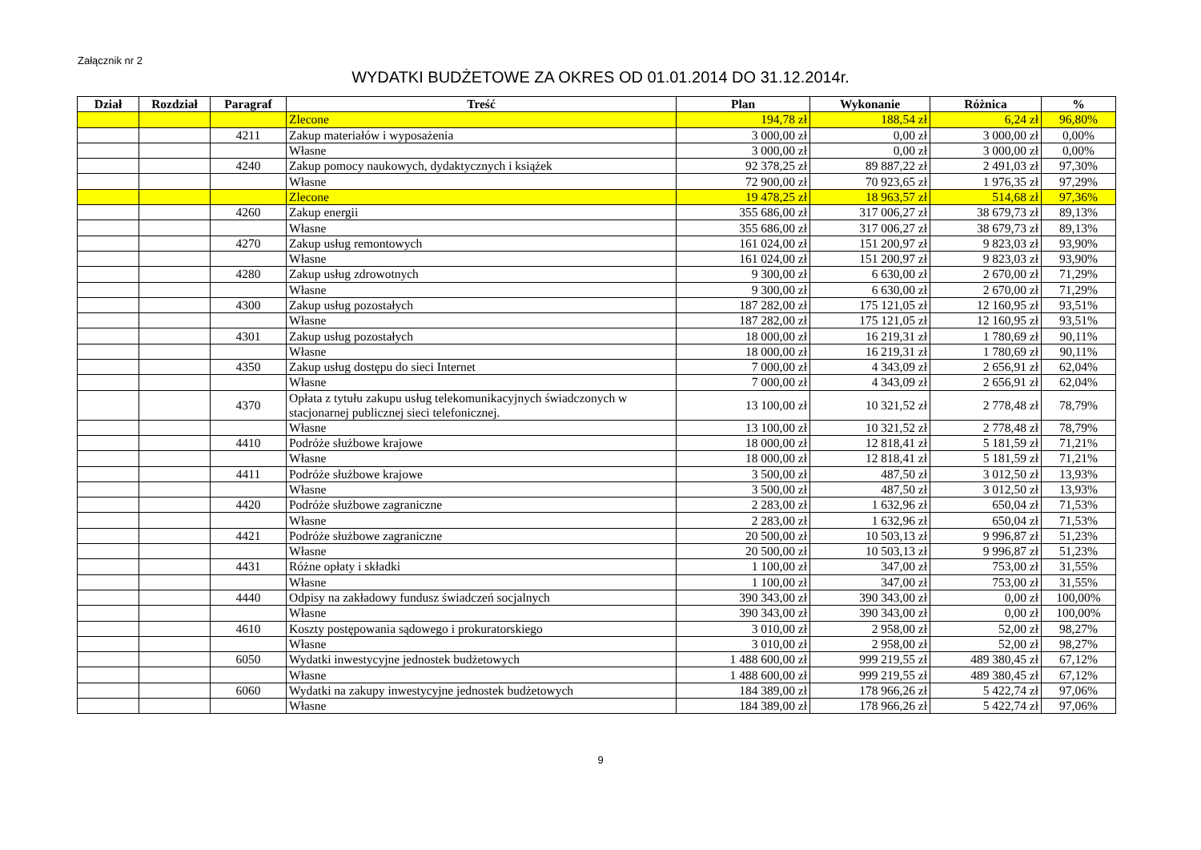Załącznik nr 2
WYDATKI BUDŻETOWE ZA OKRES OD 01.01.2014 DO 31.12.2014r.
| Dział | Rozdział | Paragraf | Treść | Plan | Wykonanie | Różnica | % |
| --- | --- | --- | --- | --- | --- | --- | --- |
| | | | Zlecone | 194,78 zł | 188,54 zł | 6,24 zł | 96,80% |
| | | 4211 | Zakup materiałów i wyposażenia | 3 000,00 zł | 0,00 zł | 3 000,00 zł | 0,00% |
| | | | Własne | 3 000,00 zł | 0,00 zł | 3 000,00 zł | 0,00% |
| | | 4240 | Zakup pomocy naukowych, dydaktycznych i książek | 92 378,25 zł | 89 887,22 zł | 2 491,03 zł | 97,30% |
| | | | Własne | 72 900,00 zł | 70 923,65 zł | 1 976,35 zł | 97,29% |
| | | | Zlecone | 19 478,25 zł | 18 963,57 zł | 514,68 zł | 97,36% |
| | | 4260 | Zakup energii | 355 686,00 zł | 317 006,27 zł | 38 679,73 zł | 89,13% |
| | | | Własne | 355 686,00 zł | 317 006,27 zł | 38 679,73 zł | 89,13% |
| | | 4270 | Zakup usług remontowych | 161 024,00 zł | 151 200,97 zł | 9 823,03 zł | 93,90% |
| | | | Własne | 161 024,00 zł | 151 200,97 zł | 9 823,03 zł | 93,90% |
| | | 4280 | Zakup usług zdrowotnych | 9 300,00 zł | 6 630,00 zł | 2 670,00 zł | 71,29% |
| | | | Własne | 9 300,00 zł | 6 630,00 zł | 2 670,00 zł | 71,29% |
| | | 4300 | Zakup usług pozostałych | 187 282,00 zł | 175 121,05 zł | 12 160,95 zł | 93,51% |
| | | | Własne | 187 282,00 zł | 175 121,05 zł | 12 160,95 zł | 93,51% |
| | | 4301 | Zakup usług pozostałych | 18 000,00 zł | 16 219,31 zł | 1 780,69 zł | 90,11% |
| | | | Własne | 18 000,00 zł | 16 219,31 zł | 1 780,69 zł | 90,11% |
| | | 4350 | Zakup usług dostępu do sieci Internet | 7 000,00 zł | 4 343,09 zł | 2 656,91 zł | 62,04% |
| | | | Własne | 7 000,00 zł | 4 343,09 zł | 2 656,91 zł | 62,04% |
| | | 4370 | Opłata z tytułu zakupu usług telekomunikacyjnych świadczonych w stacjonarnej publicznej sieci telefonicznej. | 13 100,00 zł | 10 321,52 zł | 2 778,48 zł | 78,79% |
| | | | Własne | 13 100,00 zł | 10 321,52 zł | 2 778,48 zł | 78,79% |
| | | 4410 | Podróże służbowe krajowe | 18 000,00 zł | 12 818,41 zł | 5 181,59 zł | 71,21% |
| | | | Własne | 18 000,00 zł | 12 818,41 zł | 5 181,59 zł | 71,21% |
| | | 4411 | Podróże służbowe krajowe | 3 500,00 zł | 487,50 zł | 3 012,50 zł | 13,93% |
| | | | Własne | 3 500,00 zł | 487,50 zł | 3 012,50 zł | 13,93% |
| | | 4420 | Podróże służbowe zagraniczne | 2 283,00 zł | 1 632,96 zł | 650,04 zł | 71,53% |
| | | | Własne | 2 283,00 zł | 1 632,96 zł | 650,04 zł | 71,53% |
| | | 4421 | Podróże służbowe zagraniczne | 20 500,00 zł | 10 503,13 zł | 9 996,87 zł | 51,23% |
| | | | Własne | 20 500,00 zł | 10 503,13 zł | 9 996,87 zł | 51,23% |
| | | 4431 | Różne opłaty i składki | 1 100,00 zł | 347,00 zł | 753,00 zł | 31,55% |
| | | | Własne | 1 100,00 zł | 347,00 zł | 753,00 zł | 31,55% |
| | | 4440 | Odpisy na zakładowy fundusz świadczeń socjalnych | 390 343,00 zł | 390 343,00 zł | 0,00 zł | 100,00% |
| | | | Własne | 390 343,00 zł | 390 343,00 zł | 0,00 zł | 100,00% |
| | | 4610 | Koszty postępowania sądowego i prokuratorskiego | 3 010,00 zł | 2 958,00 zł | 52,00 zł | 98,27% |
| | | | Własne | 3 010,00 zł | 2 958,00 zł | 52,00 zł | 98,27% |
| | | 6050 | Wydatki inwestycyjne jednostek budżetowych | 1 488 600,00 zł | 999 219,55 zł | 489 380,45 zł | 67,12% |
| | | | Własne | 1 488 600,00 zł | 999 219,55 zł | 489 380,45 zł | 67,12% |
| | | 6060 | Wydatki na zakupy inwestycyjne jednostek budżetowych | 184 389,00 zł | 178 966,26 zł | 5 422,74 zł | 97,06% |
| | | | Własne | 184 389,00 zł | 178 966,26 zł | 5 422,74 zł | 97,06% |
9